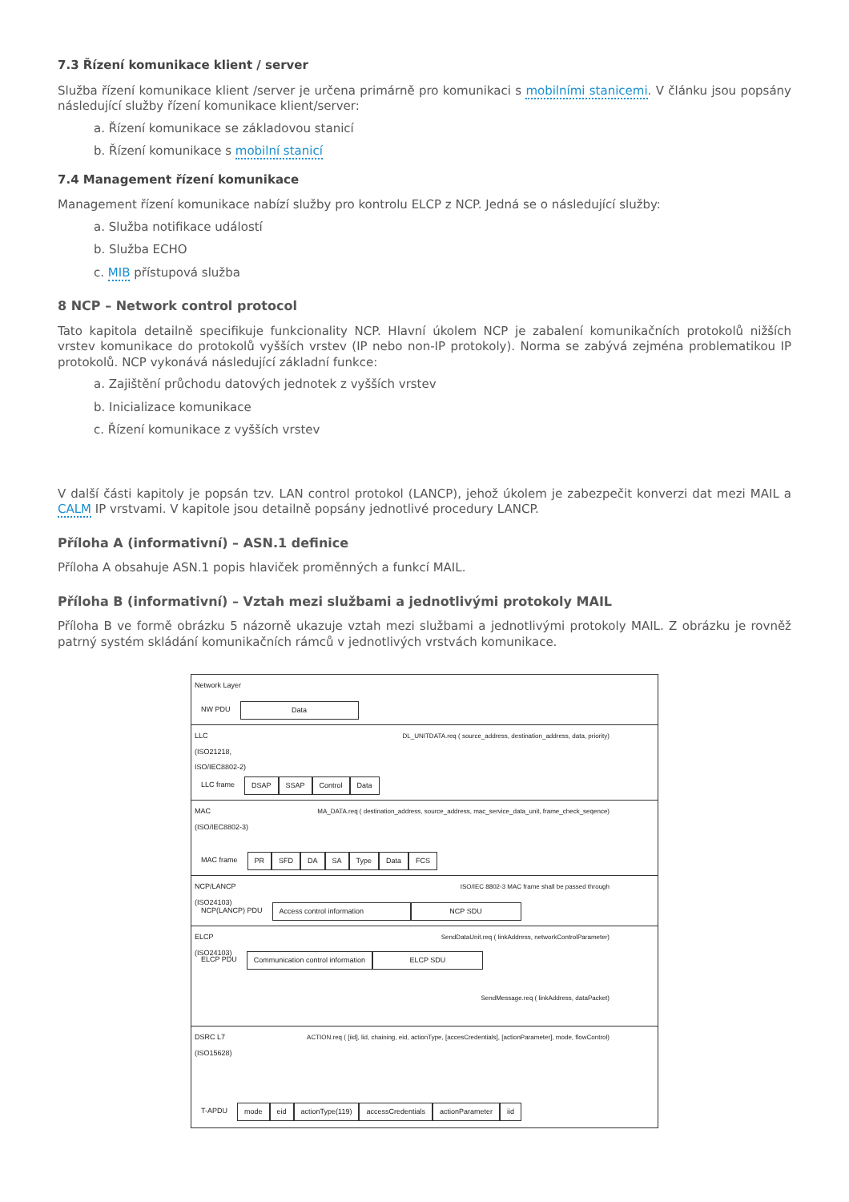7.3 Řízení komunikace klient / server
Služba řízení komunikace klient /server je určena primárně pro komunikaci s mobilními stanicemi. V článku jsou popsány následující služby řízení komunikace klient/server:
a. Řízení komunikace se základovou stanicí
b. Řízení komunikace s mobilní stanicí
7.4 Management řízení komunikace
Management řízení komunikace nabízí služby pro kontrolu ELCP z NCP. Jedná se o následující služby:
a. Služba notifikace událostí
b. Služba ECHO
c. MIB přístupová služba
8 NCP – Network control protocol
Tato kapitola detailně specifikuje funkcionality NCP. Hlavní úkolem NCP je zabalení komunikačních protokolů nižších vrstev komunikace do protokolů vyšších vrstev (IP nebo non-IP protokoly). Norma se zabývá zejména problematikou IP protokolů. NCP vykonává následující základní funkce:
a. Zajištění průchodu datových jednotek z vyšších vrstev
b. Inicializace komunikace
c. Řízení komunikace z vyšších vrstev
V další části kapitoly je popsán tzv. LAN control protokol (LANCP), jehož úkolem je zabezpečit konverzi dat mezi MAIL a CALM IP vrstvami. V kapitole jsou detailně popsány jednotlivé procedury LANCP.
Příloha A (informativní) – ASN.1 definice
Příloha A obsahuje ASN.1 popis hlaviček proměnných a funkcí MAIL.
Příloha B (informativní) – Vztah mezi službami a jednotlivými protokoly MAIL
Příloha B ve formě obrázku 5 názorně ukazuje vztah mezi službami a jednotlivými protokoly MAIL. Z obrázku je rovněž patrný systém skládání komunikačních rámců v jednotlivých vrstvách komunikace.
Network Layer
NW PDU Data
LLC
(ISO21218,
ISO/IEC8802-2)
DL_UNITDATA.req ( source_address, destination_address, data, priority)
LLC frame DSAP SSAP Control Data
MAC
(ISO/IEC8802-3)
MA_DATA.req ( destination_address, source_address, mac_service_data_unit, frame_check_seqence)
MAC frame PR SFD DA SA Type Data FCS
NCP/LANCP
(ISO24103)
ISO/IEC 8802-3 MAC frame shall be passed through
NCP(LANCP) PDU Access control information NCP SDU
ELCP
(ISO24103)
SendDataUnit.req ( linkAddress, networkControlParameter)
ELCP PDU Communication control information ELCP SDU
SendMessage.req ( linkAddress, dataPacket)
DSRC L7
(ISO15628)
ACTION.req ( [iid], lid, chaining, eid, actionType, [accesCredentials], [actionParameter], mode, flowControl)
T-APDU mode eid actionType(119) accessCredentials actionParameter iid